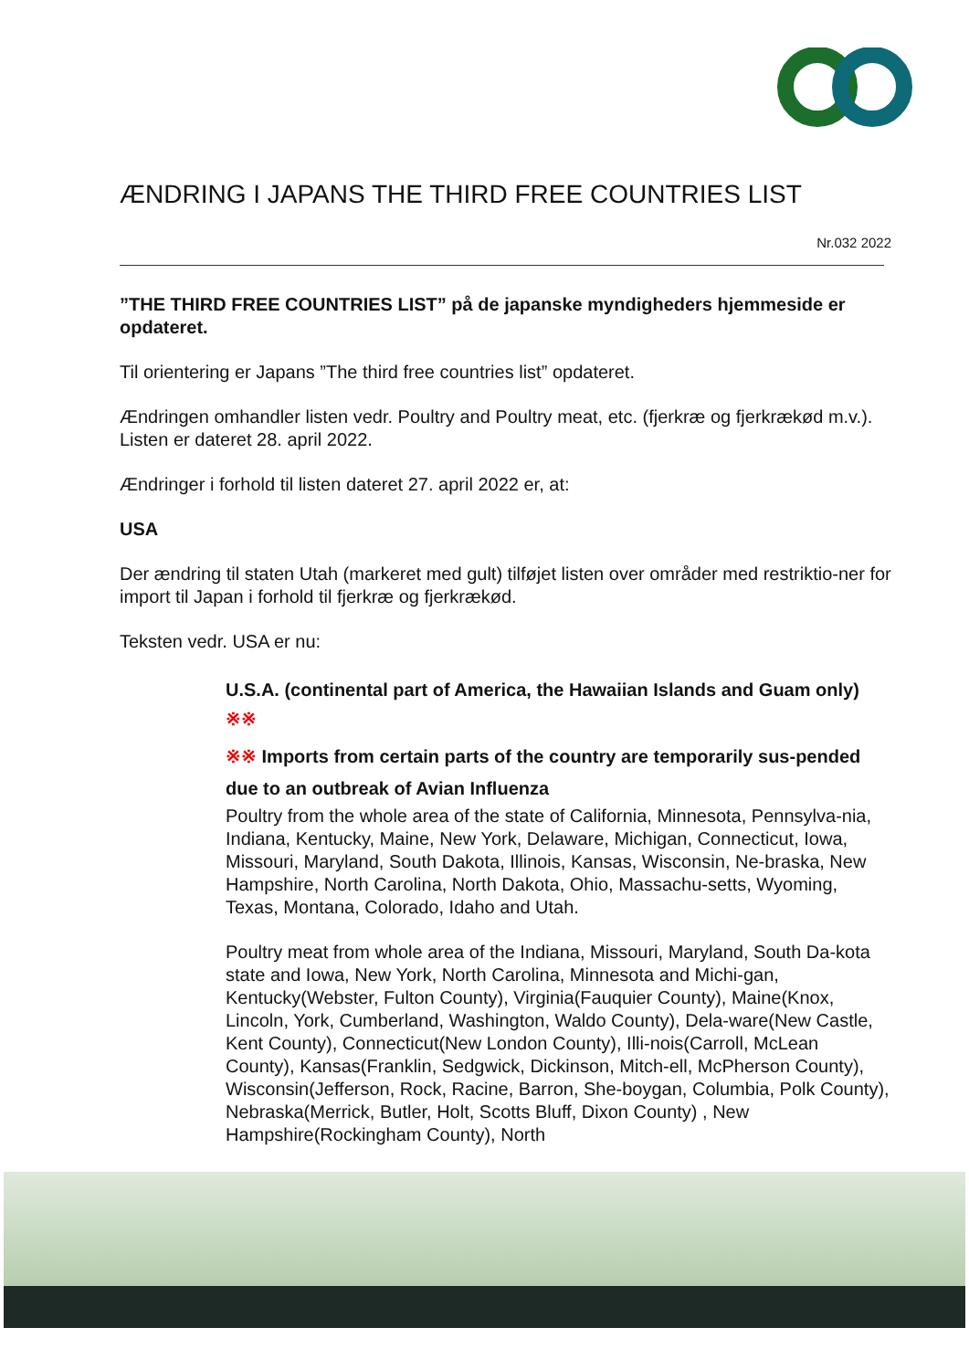ÆNDRING I JAPANS THE THIRD FREE COUNTRIES LIST
Nr.032 2022
”THE THIRD FREE COUNTRIES LIST” på de japanske myndigheders hjemmeside er opdateret.
Til orientering er Japans ”The third free countries list” opdateret.
Ændringen omhandler listen vedr. Poultry and Poultry meat, etc. (fjerkræ og fjerkrækød m.v.). Listen er dateret 28. april 2022.
Ændringer i forhold til listen dateret 27. april 2022 er, at:
USA
Der ændring til staten Utah (markeret med gult) tilføjet listen over områder med restriktio-ner for import til Japan i forhold til fjerkræ og fjerkrækød.
Teksten vedr. USA er nu:
U.S.A. (continental part of America, the Hawaiian Islands and Guam only) ※※
※※ Imports from certain parts of the country are temporarily sus-pended due to an outbreak of Avian Influenza
Poultry from the whole area of the state of California, Minnesota, Pennsylva-nia, Indiana, Kentucky, Maine, New York, Delaware, Michigan, Connecticut, Iowa, Missouri, Maryland, South Dakota, Illinois, Kansas, Wisconsin, Ne-braska, New Hampshire, North Carolina, North Dakota, Ohio, Massachu-setts, Wyoming, Texas, Montana, Colorado, Idaho and Utah.
Poultry meat from whole area of the Indiana, Missouri, Maryland, South Da-kota state and Iowa, New York, North Carolina, Minnesota and Michi-gan, Kentucky(Webster, Fulton County), Virginia(Fauquier County), Maine(Knox, Lincoln, York, Cumberland, Washington, Waldo County), Dela-ware(New Castle, Kent County), Connecticut(New London County), Illi-nois(Carroll, McLean County), Kansas(Franklin, Sedgwick, Dickinson, Mitch-ell, McPherson County), Wisconsin(Jefferson, Rock, Racine, Barron, She-boygan, Columbia, Polk County), Nebraska(Merrick, Butler, Holt, Scotts Bluff, Dixon County) , New Hampshire(Rockingham County), North